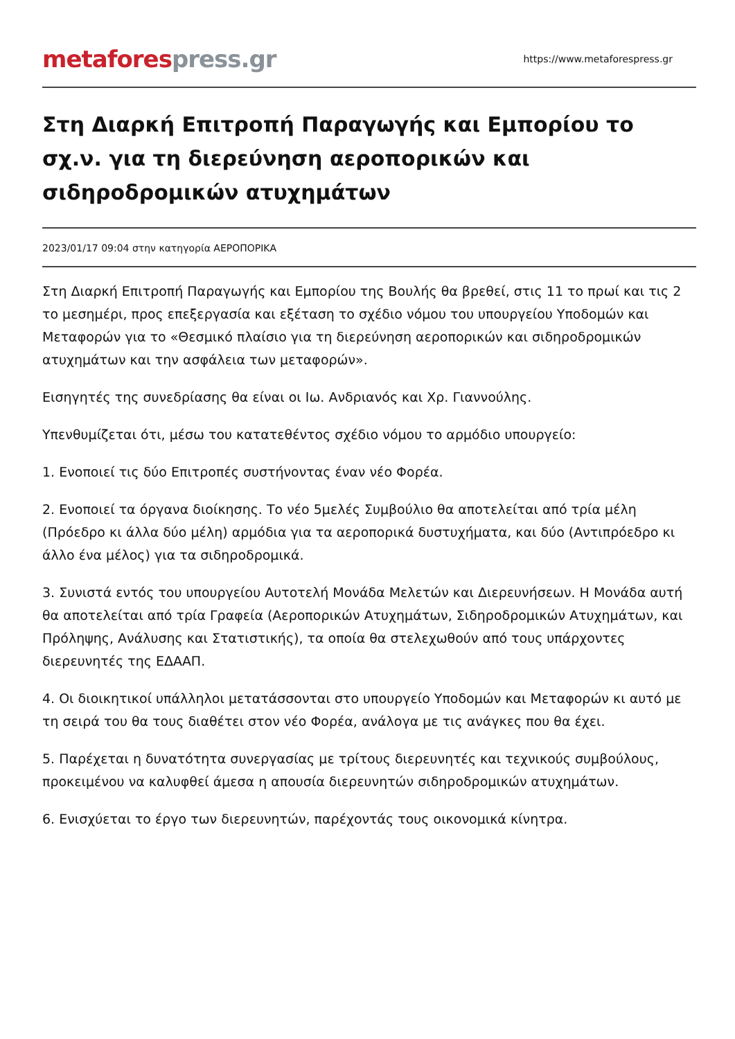metafores press.gr
https://www.metaforespress.gr
Στη Διαρκή Επιτροπή Παραγωγής και Εμπορίου το σχ.ν. για τη διερεύνηση αεροπορικών και σιδηροδρομικών ατυχημάτων
2023/01/17 09:04 στην κατηγορία ΑΕΡΟΠΟΡΙΚΑ
Στη Διαρκή Επιτροπή Παραγωγής και Εμπορίου της Βουλής θα βρεθεί, στις 11 το πρωί και τις 2 το μεσημέρι, προς επεξεργασία και εξέταση το σχέδιο νόμου του υπουργείου Υποδομών και Μεταφορών για το «Θεσμικό πλαίσιο για τη διερεύνηση αεροπορικών και σιδηροδρομικών ατυχημάτων και την ασφάλεια των μεταφορών».
Εισηγητές της συνεδρίασης θα είναι οι Ιω. Ανδριανός και Χρ. Γιαννούλης.
Υπενθυμίζεται ότι, μέσω του κατατεθέντος σχέδιο νόμου το αρμόδιο υπουργείο:
1. Ενοποιεί τις δύο Επιτροπές συστήνοντας έναν νέο Φορέα.
2. Ενοποιεί τα όργανα διοίκησης. Το νέο 5μελές Συμβούλιο θα αποτελείται από τρία μέλη (Πρόεδρο κι άλλα δύο μέλη) αρμόδια για τα αεροπορικά δυστυχήματα, και δύο (Αντιπρόεδρο κι άλλο ένα μέλος) για τα σιδηροδρομικά.
3. Συνιστά εντός του υπουργείου Αυτοτελή Μονάδα Μελετών και Διερευνήσεων. Η Μονάδα αυτή θα αποτελείται από τρία Γραφεία (Αεροπορικών Ατυχημάτων, Σιδηροδρομικών Ατυχημάτων, και Πρόληψης, Ανάλυσης και Στατιστικής), τα οποία θα στελεχωθούν από τους υπάρχοντες διερευνητές της ΕΔΑΑΠ.
4. Οι διοικητικοί υπάλληλοι μετατάσσονται στο υπουργείο Υποδομών και Μεταφορών κι αυτό με τη σειρά του θα τους διαθέτει στον νέο Φορέα, ανάλογα με τις ανάγκες που θα έχει.
5. Παρέχεται η δυνατότητα συνεργασίας με τρίτους διερευνητές και τεχνικούς συμβούλους, προκειμένου να καλυφθεί άμεσα η απουσία διερευνητών σιδηροδρομικών ατυχημάτων.
6. Ενισχύεται το έργο των διερευνητών, παρέχοντάς τους οικονομικά κίνητρα.